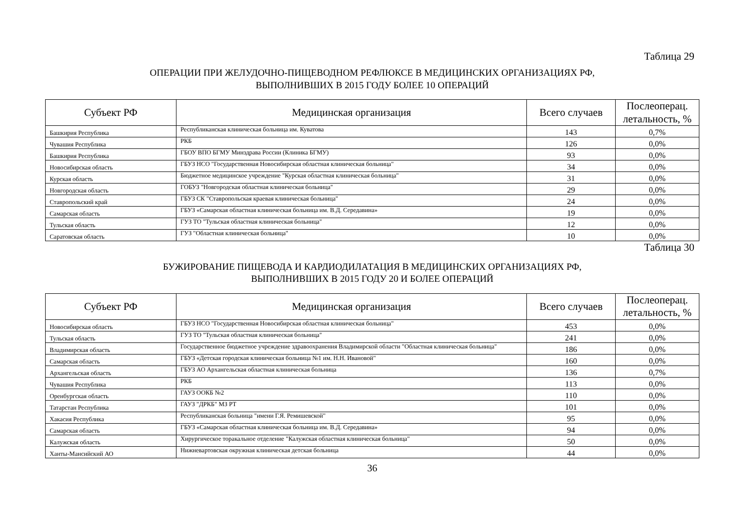Таблица 29
ОПЕРАЦИИ ПРИ ЖЕЛУДОЧНО-ПИЩЕВОДНОМ РЕФЛЮКСЕ В МЕДИЦИНСКИХ ОРГАНИЗАЦИЯХ РФ,
ВЫПОЛНИВШИХ В 2015 ГОДУ БОЛЕЕ 10 ОПЕРАЦИЙ
| Субъект РФ | Медицинская организация | Всего случаев | Послеоперац. летальность, % |
| --- | --- | --- | --- |
| Башкирия Республика | Республиканская клиническая больница им. Куватова | 143 | 0,7% |
| Чувашия Республика | РКБ | 126 | 0,0% |
| Башкирия Республика | ГБОУ ВПО БГМУ Минздрава России (Клиника БГМУ) | 93 | 0,0% |
| Новосибирская область | ГБУЗ НСО "Государственная Новосибирская областная клиническая больница" | 34 | 0,0% |
| Курская область | Бюджетное медицинское учреждение "Курская областная клиническая больница" | 31 | 0,0% |
| Новгородская область | ГОБУЗ "Новгородская областная клиническая больница" | 29 | 0,0% |
| Ставропольский край | ГБУЗ СК "Ставропольская краевая клиническая больница" | 24 | 0,0% |
| Самарская область | ГБУЗ «Самарская областная клиническая больница им. В.Д. Середавина» | 19 | 0,0% |
| Тульская область | ГУЗ ТО "Тульская областная клиническая больница" | 12 | 0,0% |
| Саратовская область | ГУЗ "Областная клиническая больница" | 10 | 0,0% |
Таблица 30
БУЖИРОВАНИЕ ПИЩЕВОДА И КАРДИОДИЛАТАЦИЯ В МЕДИЦИНСКИХ ОРГАНИЗАЦИЯХ РФ,
ВЫПОЛНИВШИХ В 2015 ГОДУ 20 И БОЛЕЕ ОПЕРАЦИЙ
| Субъект РФ | Медицинская организация | Всего случаев | Послеоперац. летальность, % |
| --- | --- | --- | --- |
| Новосибирская область | ГБУЗ НСО "Государственная Новосибирская областная клиническая больница" | 453 | 0,0% |
| Тульская область | ГУЗ ТО "Тульская областная клиническая больница" | 241 | 0,0% |
| Владимирская область | Государственное бюджетное учреждение здравоохранения Владимирской области "Областная клиническая больница" | 186 | 0,0% |
| Самарская область | ГБУЗ «Детская городская клиническая больница №1 им. Н.Н. Ивановой" | 160 | 0,0% |
| Архангельская область | ГБУЗ АО Архангельская областная клиническая больница | 136 | 0,7% |
| Чувашия Республика | РКБ | 113 | 0,0% |
| Оренбургская область | ГАУЗ ООКБ №2 | 110 | 0,0% |
| Татарстан Республика | ГАУЗ "ДРКБ" МЗ РТ | 101 | 0,0% |
| Хакасия Республика | Республиканская больница "имени Г.Я. Ремишевской" | 95 | 0,0% |
| Самарская область | ГБУЗ «Самарская областная клиническая больница им. В.Д. Середавина» | 94 | 0,0% |
| Калужская область | Хирургическое торакальное отделение "Калужская областная клиническая больница" | 50 | 0,0% |
| Ханты-Мансийский АО | Нижневартовская окружная клиническая детская больница | 44 | 0,0% |
36